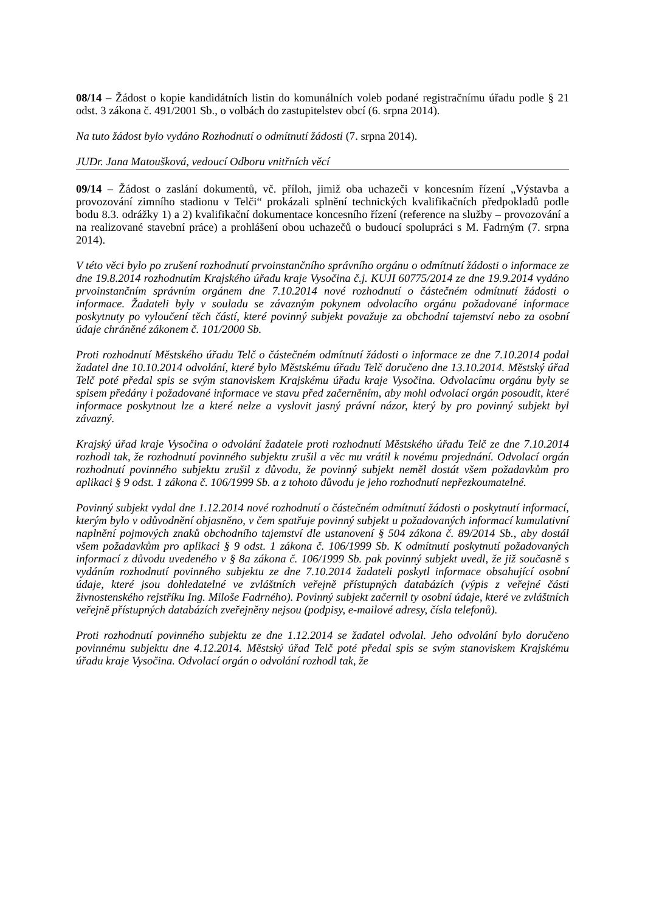08/14 – Žádost o kopie kandidátních listin do komunálních voleb podané registračnímu úřadu podle § 21 odst. 3 zákona č. 491/2001 Sb., o volbách do zastupitelstev obcí (6. srpna 2014).
Na tuto žádost bylo vydáno Rozhodnutí o odmítnutí žádosti (7. srpna 2014).
JUDr. Jana Matoušková, vedoucí Odboru vnitřních věcí
09/14 – Žádost o zaslání dokumentů, vč. příloh, jimiž oba uchazeči v koncesním řízení „Výstavba a provozování zimního stadionu v Telči“ prokázali splnění technických kvalifikačních předpokladů podle bodu 8.3. odrážky 1) a 2) kvalifikační dokumentace koncesního řízení (reference na služby – provozování a na realizované stavební práce) a prohlášení obou uchazečů o budoucí spolupráci s M. Fadrným (7. srpna 2014).
V této věci bylo po zrušení rozhodnutí prvoinstančního správního orgánu o odmítnutí žádosti o informace ze dne 19.8.2014 rozhodnutím Krajského úřadu kraje Vysočina č.j. KUJI 60775/2014 ze dne 19.9.2014 vydáno prvoinstančním správním orgánem dne 7.10.2014 nové rozhodnutí o částečném odmítnutí žádosti o informace. Žadateli byly v souladu se závazným pokynem odvolacího orgánu požadované informace poskytnuty po vyloučení těch částí, které povinný subjekt považuje za obchodní tajemství nebo za osobní údaje chráněné zákonem č. 101/2000 Sb.
Proti rozhodnutí Městského úřadu Telč o částečném odmítnutí žádosti o informace ze dne 7.10.2014 podal žadatel dne 10.10.2014 odvolání, které bylo Městskému úřadu Telč doručeno dne 13.10.2014. Městský úřad Telč poté předal spis se svým stanoviskem Krajskému úřadu kraje Vysočina. Odvolacímu orgánu byly se spisem předány i požadované informace ve stavu před začerněním, aby mohl odvolací orgán posoudit, které informace poskytnout lze a které nelze a vyslovit jasný právní názor, který by pro povinný subjekt byl závazný.
Krajský úřad kraje Vysočina o odvolání žadatele proti rozhodnutí Městského úřadu Telč ze dne 7.10.2014 rozhodl tak, že rozhodnutí povinného subjektu zrušil a věc mu vrátil k novému projednání. Odvolací orgán rozhodnutí povinného subjektu zrušil z důvodu, že povinný subjekt neměl dostát všem požadavkům pro aplikaci § 9 odst. 1 zákona č. 106/1999 Sb. a z tohoto důvodu je jeho rozhodnutí nepřezkoumatelné.
Povinný subjekt vydal dne 1.12.2014 nové rozhodnutí o částečném odmítnutí žádosti o poskytnutí informací, kterým bylo v odůvodnění objasněno, v čem spatřuje povinný subjekt u požadovaných informací kumulativní naplnění pojmových znaků obchodního tajemství dle ustanovení § 504 zákona č. 89/2014 Sb., aby dostál všem požadavkům pro aplikaci § 9 odst. 1 zákona č. 106/1999 Sb. K odmítnutí poskytnutí požadovaných informací z důvodu uvedeného v § 8a zákona č. 106/1999 Sb. pak povinný subjekt uvedl, že již současně s vydáním rozhodnutí povinného subjektu ze dne 7.10.2014 žadateli poskytl informace obsahující osobní údaje, které jsou dohledatelné ve zvláštních veřejně přístupných databázích (výpis z veřejné části živnostenského rejstříku Ing. Miloše Fadrného). Povinný subjekt začernil ty osobní údaje, které ve zvláštních veřejně přístupných databázích zveřejněny nejsou (podpisy, e-mailové adresy, čísla telefonů).
Proti rozhodnutí povinného subjektu ze dne 1.12.2014 se žadatel odvolal. Jeho odvolání bylo doručeno povinnému subjektu dne 4.12.2014. Městský úřad Telč poté předal spis se svým stanoviskem Krajskému úřadu kraje Vysočina. Odvolací orgán o odvolání rozhodl tak, že